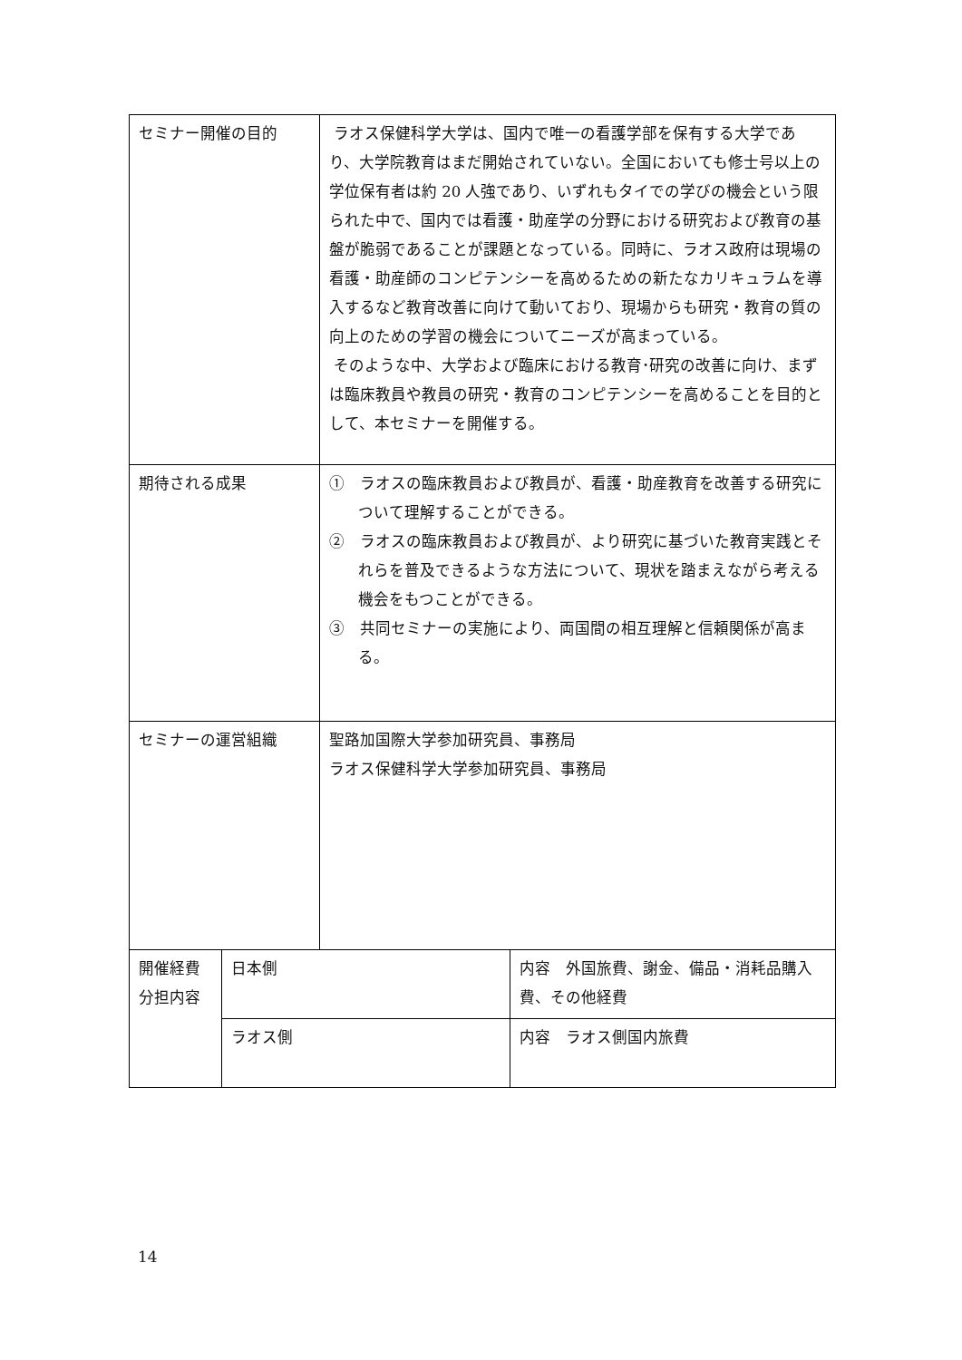| セミナー開催の目的 | | ラオス保健科学大学は、国内で唯一の看護学部を保有する大学であり、大学院教育はまだ開始されていない。全国においても修士号以上の学位保有者は約 20 人強であり、いずれもタイでの学びの機会という限られた中で、国内では看護・助産学の分野における研究および教育の基盤が脆弱であることが課題となっている。同時に、ラオス政府は現場の看護・助産師のコンピテンシーを高めるための新たなカリキュラムを導入するなど教育改善に向けて動いており、現場からも研究・教育の質の向上のための学習の機会についてニーズが高まっている。 そのような中、大学および臨床における教育･研究の改善に向け、まずは臨床教員や教員の研究・教育のコンピテンシーを高めることを目的として、本セミナーを開催する。 | |
| 期待される成果 | | ① ラオスの臨床教員および教員が、看護・助産教育を改善する研究について理解することができる。 ② ラオスの臨床教員および教員が、より研究に基づいた教育実践とそれらを普及できるような方法について、現状を踏まえながら考える機会をもつことができる。 ③ 共同セミナーの実施により、両国間の相互理解と信頼関係が高まる。 | |
| セミナーの運営組織 | | 聖路加国際大学参加研究員、事務局 ラオス保健科学大学参加研究員、事務局 | |
| 開催経費分担内容 | 日本側 | | 内容 外国旅費、謝金、備品・消耗品購入費、その他経費 |
| | ラオス側 | | 内容 ラオス側国内旅費 |
14